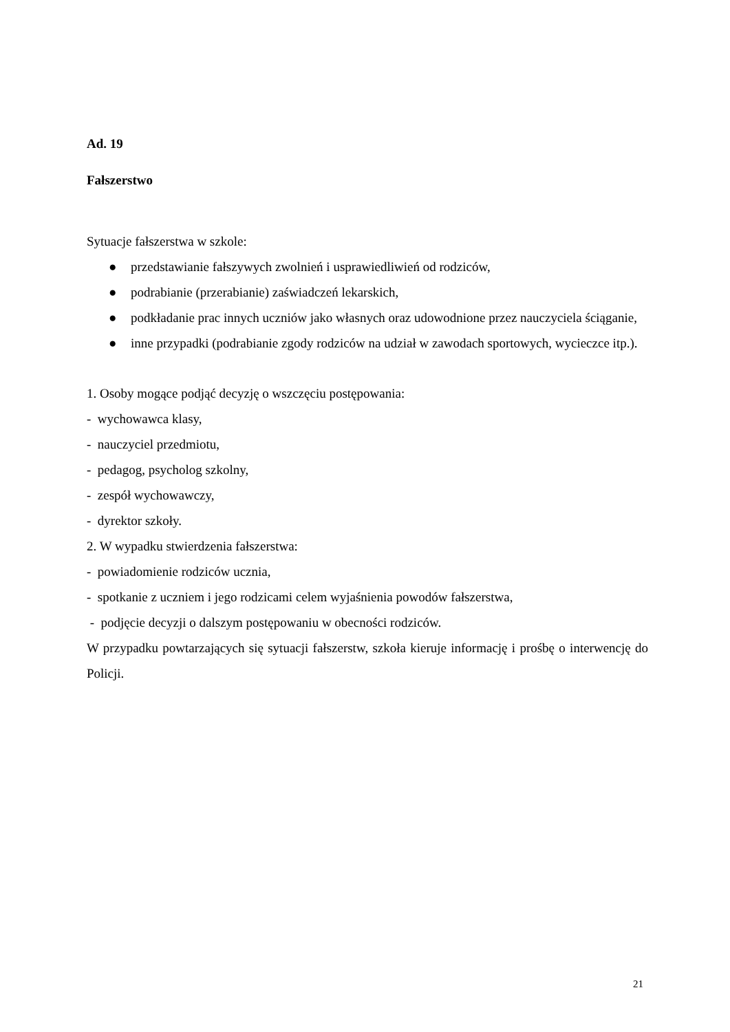Ad. 19
Fałszerstwo
Sytuacje fałszerstwa w szkole:
● przedstawianie fałszywych zwolnień i usprawiedliwień od rodziców,
● podrabianie (przerabianie) zaświadczeń lekarskich,
● podkładanie prac innych uczniów jako własnych oraz udowodnione przez nauczyciela ściąganie,
● inne przypadki (podrabianie zgody rodziców na udział w zawodach sportowych, wycieczce itp.).
1. Osoby mogące podjąć decyzję o wszczęciu postępowania:
- wychowawca klasy,
- nauczyciel przedmiotu,
- pedagog, psycholog szkolny,
- zespół wychowawczy,
- dyrektor szkoły.
2. W wypadku stwierdzenia fałszerstwa:
- powiadomienie rodziców ucznia,
- spotkanie z uczniem i jego rodzicami celem wyjaśnienia powodów fałszerstwa,
- podjęcie decyzji o dalszym postępowaniu w obecności rodziców.
W przypadku powtarzających się sytuacji fałszerstw, szkoła kieruje informację i prośbę o interwencję do Policji.
21